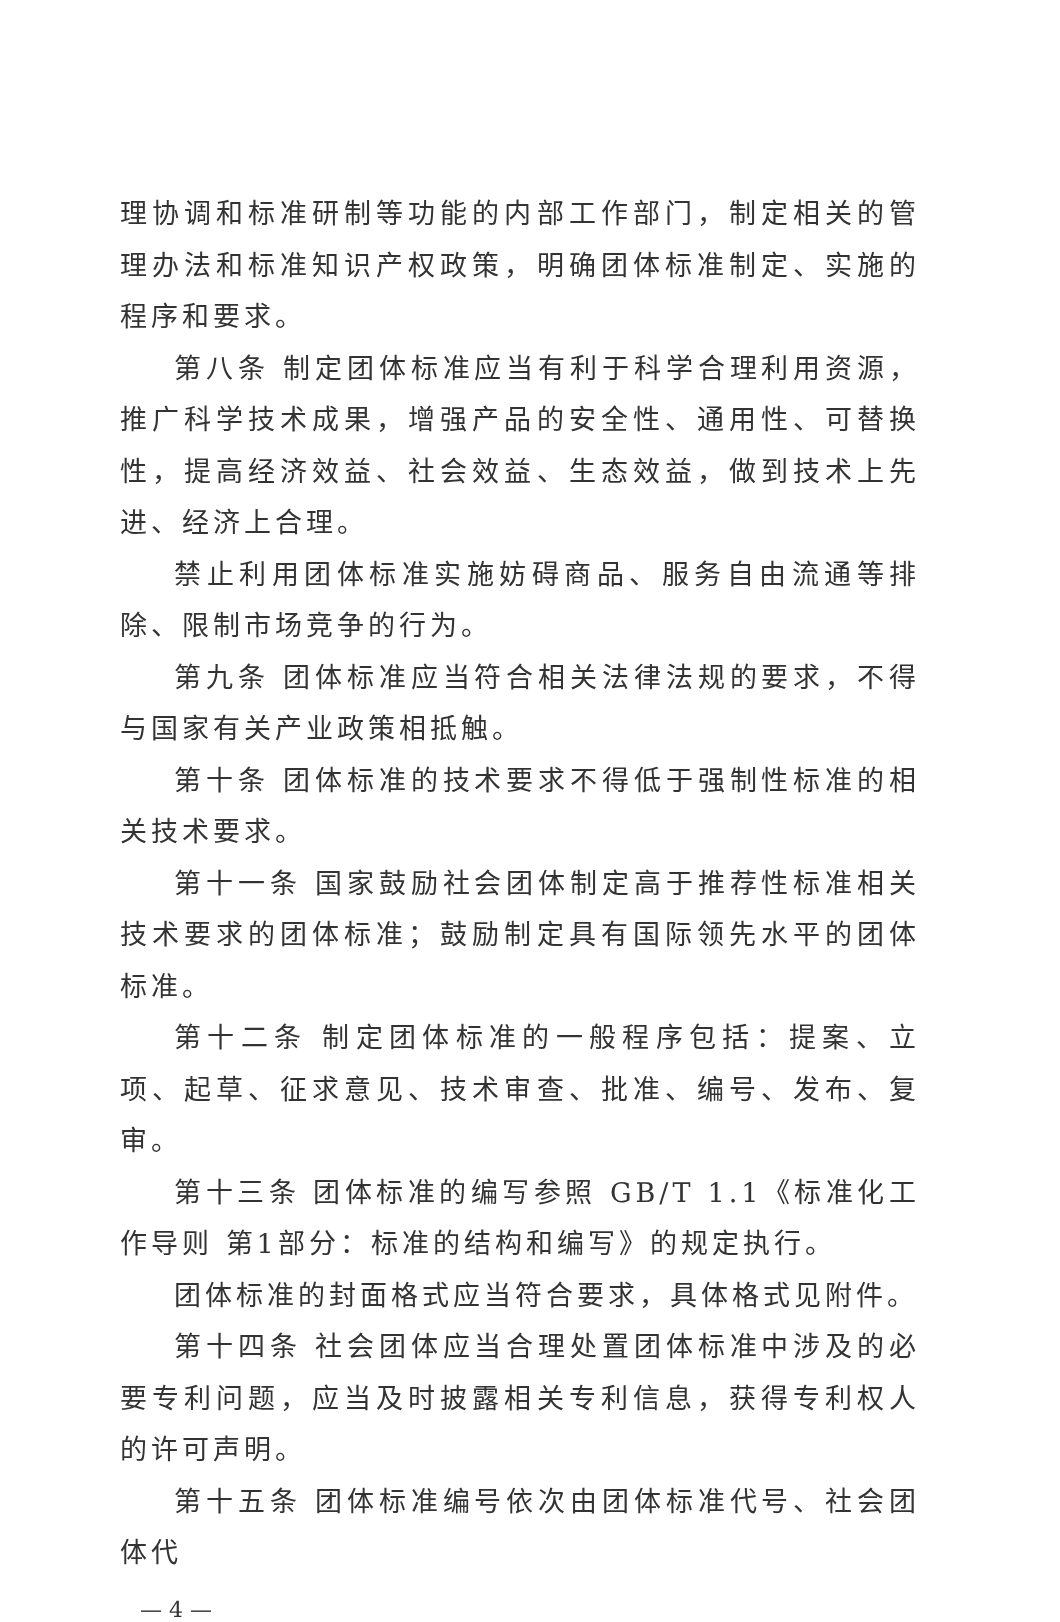理协调和标准研制等功能的内部工作部门，制定相关的管理办法和标准知识产权政策，明确团体标准制定、实施的程序和要求。
第八条 制定团体标准应当有利于科学合理利用资源，推广科学技术成果，增强产品的安全性、通用性、可替换性，提高经济效益、社会效益、生态效益，做到技术上先进、经济上合理。
禁止利用团体标准实施妨碍商品、服务自由流通等排除、限制市场竞争的行为。
第九条 团体标准应当符合相关法律法规的要求，不得与国家有关产业政策相抵触。
第十条 团体标准的技术要求不得低于强制性标准的相关技术要求。
第十一条 国家鼓励社会团体制定高于推荐性标准相关技术要求的团体标准；鼓励制定具有国际领先水平的团体标准。
第十二条 制定团体标准的一般程序包括：提案、立项、起草、征求意见、技术审查、批准、编号、发布、复审。
第十三条 团体标准的编写参照 GB/T 1.1《标准化工作导则 第1部分：标准的结构和编写》的规定执行。
团体标准的封面格式应当符合要求，具体格式见附件。
第十四条 社会团体应当合理处置团体标准中涉及的必要专利问题，应当及时披露相关专利信息，获得专利权人的许可声明。
第十五条 团体标准编号依次由团体标准代号、社会团体代
— 4 —